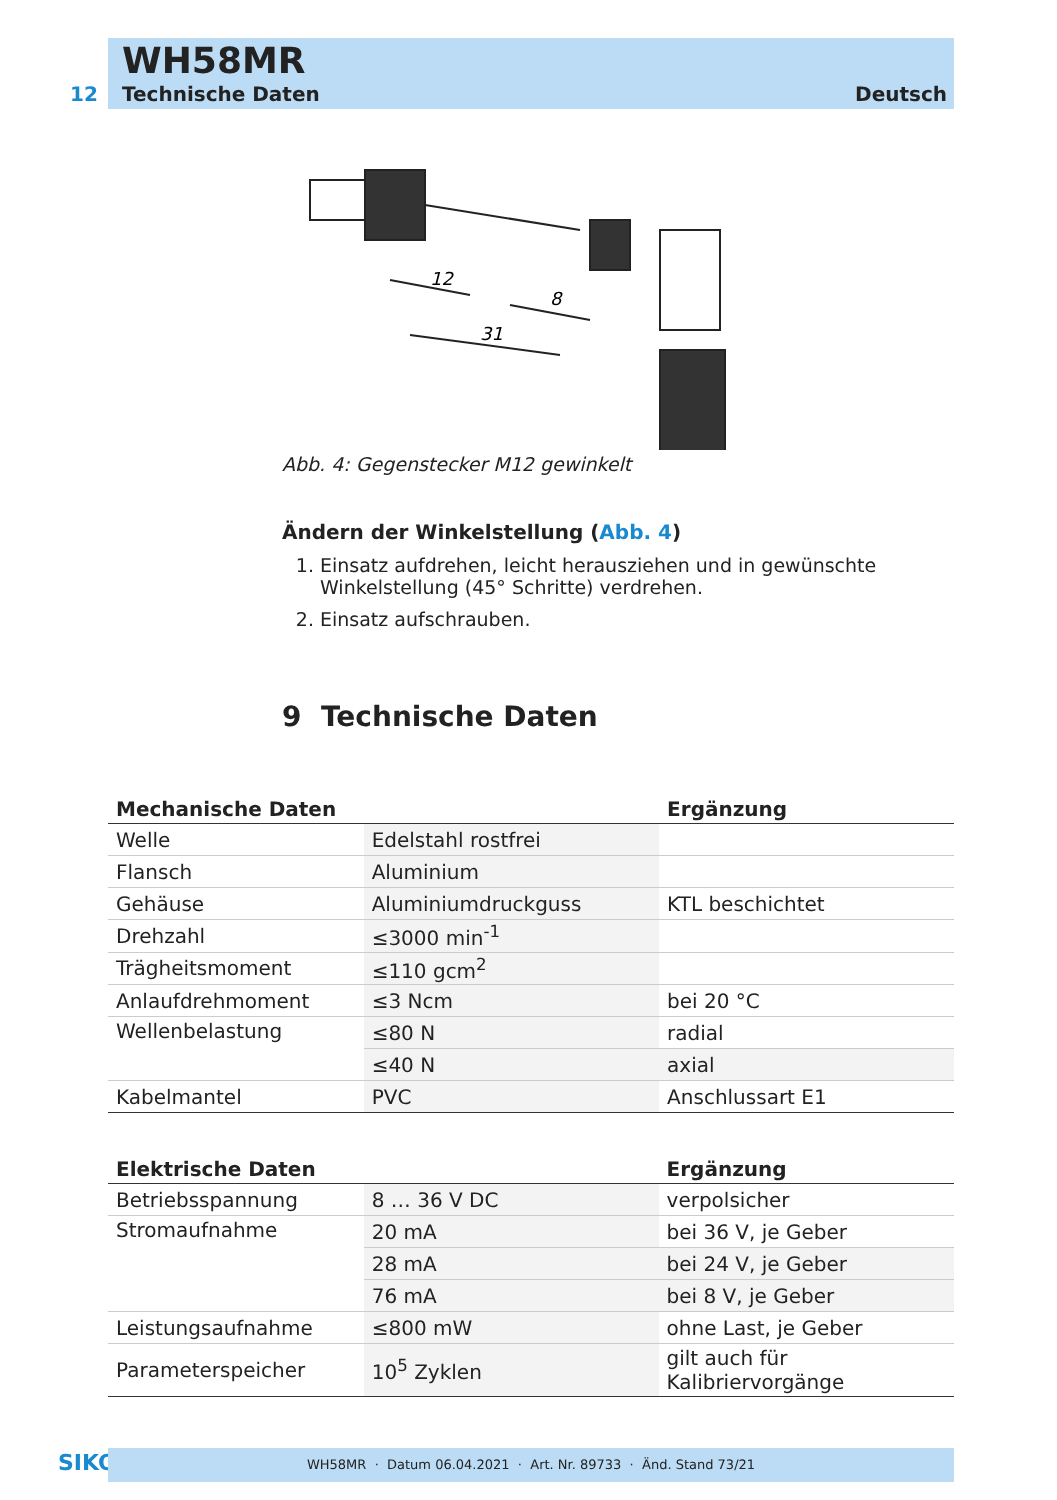WH58MR
12 Technische Daten Deutsch
12
8
31
Abb. 4: Gegenstecker M12 gewinkelt
Ändern der Winkelstellung (Abb. 4)
1. Einsatz aufdrehen, leicht herausziehen und in gewünschte Winkelstellung (45° Schritte) verdrehen.
2. Einsatz aufschrauben.
9 Technische Daten
| Mechanische Daten | | Ergänzung |
| --- | --- | --- |
| Welle | Edelstahl rostfrei | |
| Flansch | Aluminium | |
| Gehäuse | Aluminiumdruckguss | KTL beschichtet |
| Drehzahl | ≤3000 min<sup>-1</sup> | |
| Trägheitsmoment | ≤110 gcm<sup>2</sup> | |
| Anlaufdrehmoment | ≤3 Ncm | bei 20 °C |
| Wellenbelastung | ≤80 N | radial |
| | ≤40 N | axial |
| Kabelmantel | PVC | Anschlussart E1 |
| Elektrische Daten | | Ergänzung |
| --- | --- | --- |
| Betriebsspannung | 8 … 36 V DC | verpolsicher |
| Stromaufnahme | 20 mA | bei 36 V, je Geber |
| | 28 mA | bei 24 V, je Geber |
| | 76 mA | bei 8 V, je Geber |
| Leistungsaufnahme | ≤800 mW | ohne Last, je Geber |
| Parameterspeicher | 10<sup>5</sup> Zyklen | gilt auch für Kalibriervorgänge |
SIKO WH58MR · Datum 06.04.2021 · Art. Nr. 89733 · Änd. Stand 73/21